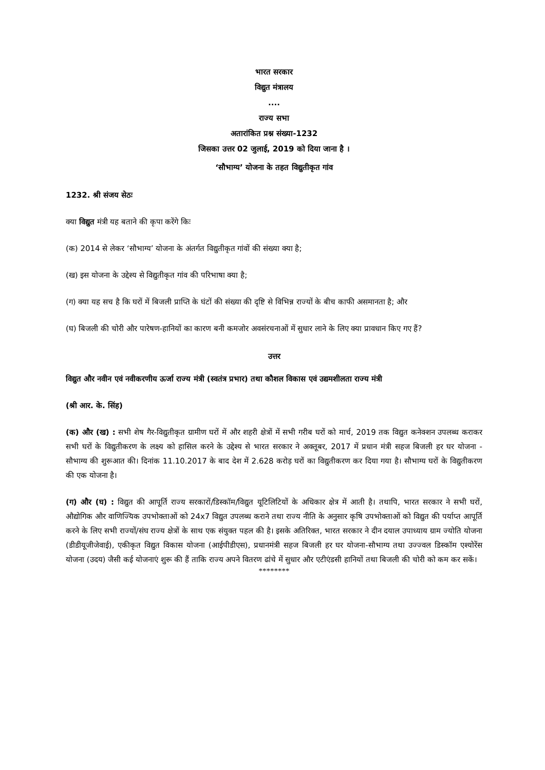भारत सरकार
विद्युत मंत्रालय
....
राज्य सभा
अतारांकित प्रश्न संख्या-1232
जिसका उत्तर 02 जुलाई, 2019 को दिया जाना है ।
‘सौभाग्य’ योजना के तहत विद्युतीकृत गांव
1232. श्री संजय सेठः
क्या विद्युत मंत्री यह बताने की कृपा करेंगे किः
(क) 2014 से लेकर ‘सौभाग्य’ योजना के अंतर्गत विद्युतीकृत गांवों की संख्या क्या है;
(ख) इस योजना के उद्देश्य से विद्युतीकृत गांव की परिभाषा क्या है;
(ग) क्या यह सच है कि घरों में बिजली प्राप्ति के घंटों की संख्या की दृष्टि से विभिन्न राज्यों के बीच काफी असमानता है; और
(घ) बिजली की चोरी और पारेषण-हानियों का कारण बनी कमजोर अवसंरचनाओं में सुधार लाने के लिए क्या प्रावधान किए गए हैं?
उत्तर
विद्युत और नवीन एवं नवीकरणीय ऊर्जा राज्य मंत्री (स्वतंत्र प्रभार) तथा कौशल विकास एवं उद्यमशीलता राज्य मंत्री
(श्री आर. के. सिंह)
(क) और (ख) : सभी शेष गैर-विद्युतीकृत ग्रामीण घरों में और शहरी क्षेत्रों में सभी गरीब घरों को मार्च, 2019 तक विद्युत कनेक्शन उपलब्ध कराकर सभी घरों के विद्युतीकरण के लक्ष्य को हासिल करने के उद्देश्य से भारत सरकार ने अक्तूबर, 2017 में प्रधान मंत्री सहज बिजली हर घर योजना - सौभाग्य की शुरूआत की। दिनांक 11.10.2017 के बाद देश में 2.628 करोड़ घरों का विद्युतीकरण कर दिया गया है। सौभाग्य घरों के विद्युतीकरण की एक योजना है।
(ग) और (घ) : विद्युत की आपूर्ति राज्य सरकारों/डिस्कॉम/विद्युत यूटिलिटियों के अधिकार क्षेत्र में आती है। तथापि, भारत सरकार ने सभी घरों, औद्योगिक और वाणिज्यिक उपभोक्ताओं को 24x7 विद्युत उपलब्ध कराने तथा राज्य नीति के अनुसार कृषि उपभोक्ताओं को विद्युत की पर्याप्त आपूर्ति करने के लिए सभी राज्यों/संघ राज्य क्षेत्रों के साथ एक संयुक्त पहल की है। इसके अतिरिक्त, भारत सरकार ने दीन दयाल उपाध्याय ग्राम ज्योति योजना (डीडीयूजीजेवाई), एकीकृत विद्युत विकास योजना (आईपीडीएस), प्रधानमंत्री सहज बिजली हर घर योजना-सौभाग्य तथा उज्ज्वल डिस्कॉम एश्योरेंस योजना (उदय) जैसी कई योजनाएं शुरू की हैं ताकि राज्य अपने वितरण ढांचे में सुधार और एटीएंडसी हानियों तथा बिजली की चोरी को कम कर सकें।
********